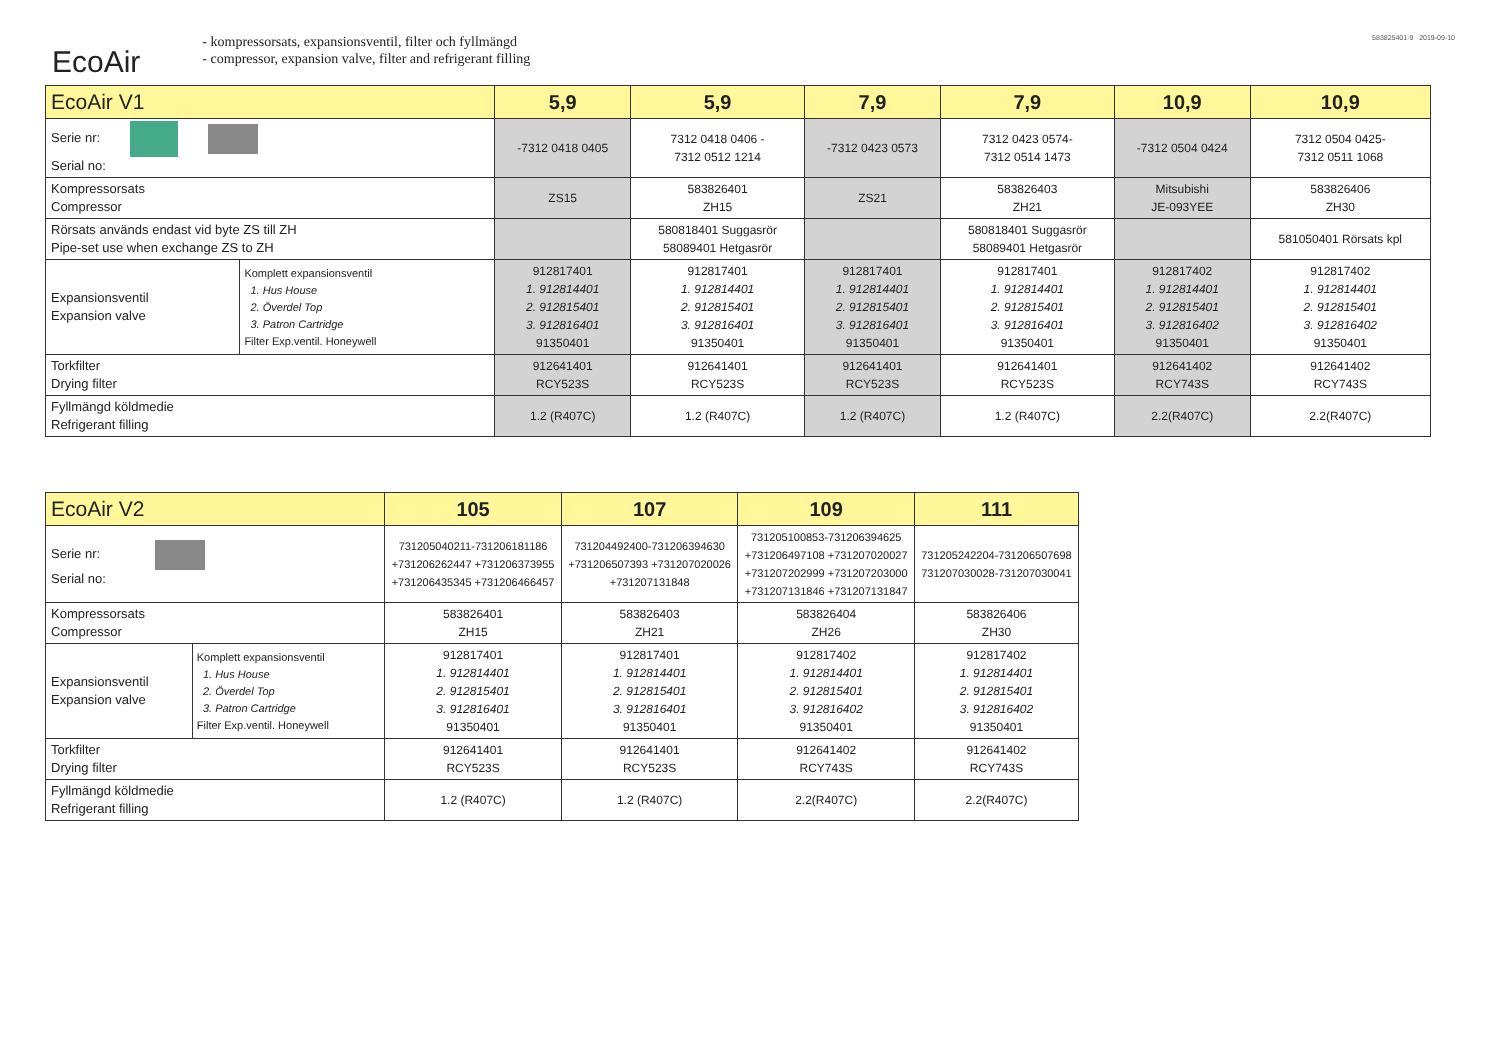583825401-9 2019-09-10
EcoAir
- kompressorsats, expansionsventil, filter och fyllmängd
- compressor, expansion valve, filter and refrigerant filling
| EcoAir V1 | | 5,9 | 5,9 | 7,9 | 7,9 | 10,9 | 10,9 |
| --- | --- | --- | --- | --- | --- | --- | --- |
| Serie nr: Serial no: | | -7312 0418 0405 | 7312 0418 0406 - 7312 0512 1214 | -7312 0423 0573 | 7312 0423 0574- 7312 0514 1473 | -7312 0504 0424 | 7312 0504 0425- 7312 0511 1068 |
| Kompressorsats Compressor | | ZS15 | 583826401 ZH15 | ZS21 | 583826403 ZH21 | Mitsubishi JE-093YEE | 583826406 ZH30 |
| Rörsats används endast vid byte ZS till ZH Pipe-set use when exchange ZS to ZH | | | 580818401 Suggasrör 58089401 Hetgasrör | | 580818401 Suggasrör 58089401 Hetgasrör | | 581050401 Rörsats kpl |
| Expansionsventil Expansion valve | Komplett expansionsventil 1. Hus House 2. Överdel Top 3. Patron Cartridge Filter Exp.ventil. Honeywell | 912817401 1. 912814401 2. 912815401 3. 912816401 91350401 | 912817401 1. 912814401 2. 912815401 3. 912816401 91350401 | 912817401 1. 912814401 2. 912815401 3. 912816401 91350401 | 912817401 1. 912814401 2. 912815401 3. 912816401 91350401 | 912817402 1. 912814401 2. 912815401 3. 912816402 91350401 | 912817402 1. 912814401 2. 912815401 3. 912816402 91350401 |
| Torkfilter Drying filter | | 912641401 RCY523S | 912641401 RCY523S | 912641401 RCY523S | 912641401 RCY523S | 912641402 RCY743S | 912641402 RCY743S |
| Fyllmängd köldmedie Refrigerant filling | | 1.2 (R407C) | 1.2 (R407C) | 1.2 (R407C) | 1.2 (R407C) | 2.2(R407C) | 2.2(R407C) |
| EcoAir V2 | | 105 | 107 | 109 | 111 |
| --- | --- | --- | --- | --- | --- |
| Serie nr: Serial no: | | 731205040211-731206181186 +731206262447 +731206373955 +731206435345 +731206466457 | 731204492400-731206394630 +731206507393 +731207020026 +731207131848 | 731205100853-731206394625 +731206497108 +731207020027 +731207202999 +731207203000 +731207131846 +731207131847 | 731205242204-731206507698 731207030028-731207030041 |
| Kompressorsats Compressor | | 583826401 ZH15 | 583826403 ZH21 | 583826404 ZH26 | 583826406 ZH30 |
| Expansionsventil Expansion valve | Komplett expansionsventil 1. Hus House 2. Överdel Top 3. Patron Cartridge Filter Exp.ventil. Honeywell | 912817401 1. 912814401 2. 912815401 3. 912816401 91350401 | 912817401 1. 912814401 2. 912815401 3. 912816401 91350401 | 912817402 1. 912814401 2. 912815401 3. 912816402 91350401 | 912817402 1. 912814401 2. 912815401 3. 912816402 91350401 |
| Torkfilter Drying filter | | 912641401 RCY523S | 912641401 RCY523S | 912641402 RCY743S | 912641402 RCY743S |
| Fyllmängd köldmedie Refrigerant filling | | 1.2 (R407C) | 1.2 (R407C) | 2.2(R407C) | 2.2(R407C) |